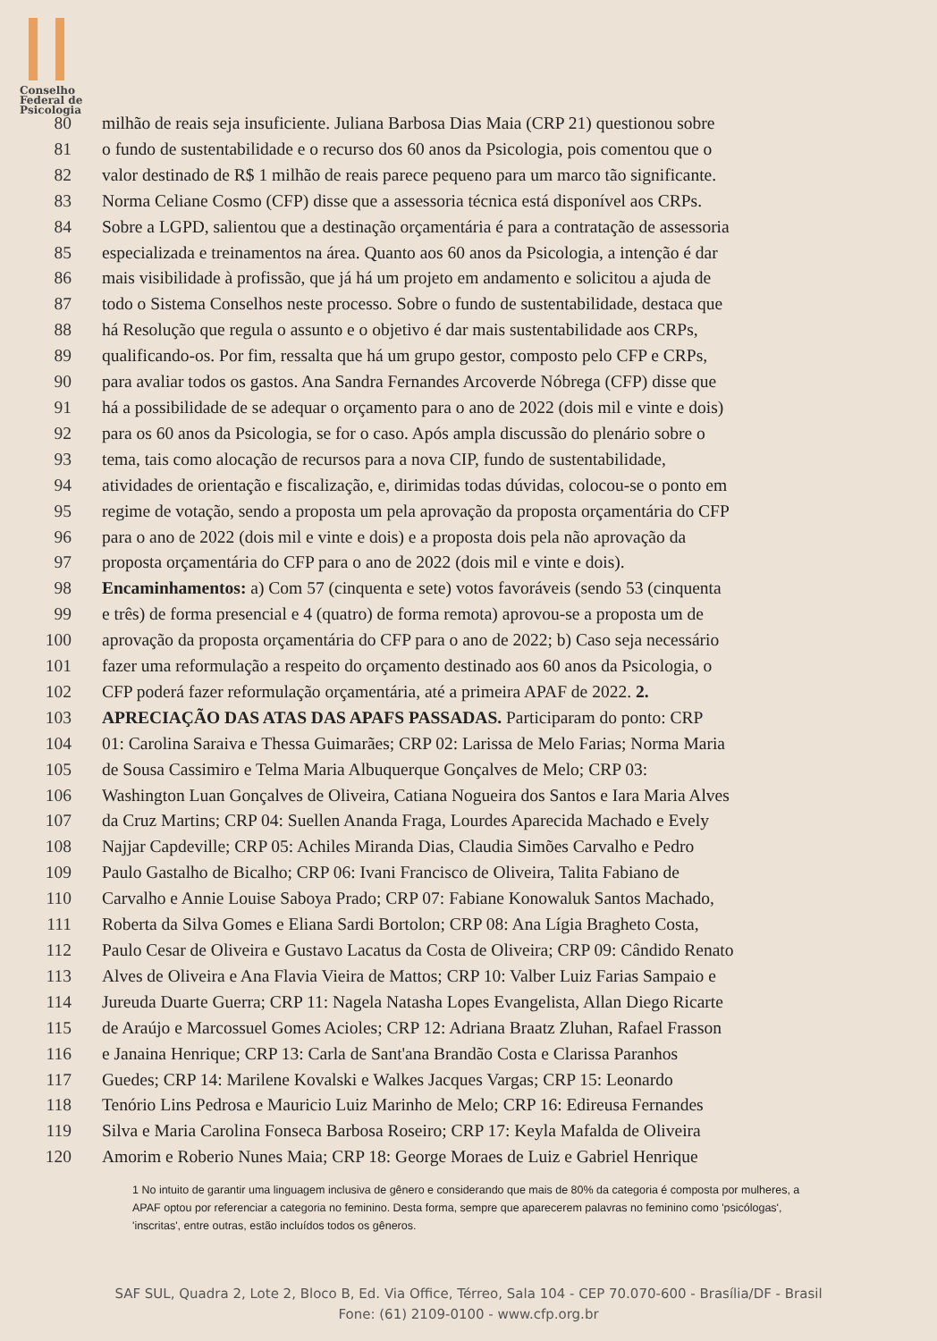Conselho
Federal de
Psicologia
80 milhão de reais seja insuficiente. Juliana Barbosa Dias Maia (CRP 21) questionou sobre
81 o fundo de sustentabilidade e o recurso dos 60 anos da Psicologia, pois comentou que o
82 valor destinado de R$ 1 milhão de reais parece pequeno para um marco tão significante.
83 Norma Celiane Cosmo (CFP) disse que a assessoria técnica está disponível aos CRPs.
84 Sobre a LGPD, salientou que a destinação orçamentária é para a contratação de assessoria
85 especializada e treinamentos na área. Quanto aos 60 anos da Psicologia, a intenção é dar
86 mais visibilidade à profissão, que já há um projeto em andamento e solicitou a ajuda de
87 todo o Sistema Conselhos neste processo. Sobre o fundo de sustentabilidade, destaca que
88 há Resolução que regula o assunto e o objetivo é dar mais sustentabilidade aos CRPs,
89 qualificando-os. Por fim, ressalta que há um grupo gestor, composto pelo CFP e CRPs,
90 para avaliar todos os gastos. Ana Sandra Fernandes Arcoverde Nóbrega (CFP) disse que
91 há a possibilidade de se adequar o orçamento para o ano de 2022 (dois mil e vinte e dois)
92 para os 60 anos da Psicologia, se for o caso. Após ampla discussão do plenário sobre o
93 tema, tais como alocação de recursos para a nova CIP, fundo de sustentabilidade,
94 atividades de orientação e fiscalização, e, dirimidas todas dúvidas, colocou-se o ponto em
95 regime de votação, sendo a proposta um pela aprovação da proposta orçamentária do CFP
96 para o ano de 2022 (dois mil e vinte e dois) e a proposta dois pela não aprovação da
97 proposta orçamentária do CFP para o ano de 2022 (dois mil e vinte e dois).
98 Encaminhamentos: a) Com 57 (cinquenta e sete) votos favoráveis (sendo 53 (cinquenta
99 e três) de forma presencial e 4 (quatro) de forma remota) aprovou-se a proposta um de
100 aprovação da proposta orçamentária do CFP para o ano de 2022; b) Caso seja necessário
101 fazer uma reformulação a respeito do orçamento destinado aos 60 anos da Psicologia, o
102 CFP poderá fazer reformulação orçamentária, até a primeira APAF de 2022. 2.
103 APRECIAÇÃO DAS ATAS DAS APAFS PASSADAS. Participaram do ponto: CRP
104 01: Carolina Saraiva e Thessa Guimarães; CRP 02: Larissa de Melo Farias; Norma Maria
105 de Sousa Cassimiro e Telma Maria Albuquerque Gonçalves de Melo; CRP 03:
106 Washington Luan Gonçalves de Oliveira, Catiana Nogueira dos Santos e Iara Maria Alves
107 da Cruz Martins; CRP 04: Suellen Ananda Fraga, Lourdes Aparecida Machado e Evely
108 Najjar Capdeville; CRP 05: Achiles Miranda Dias, Claudia Simões Carvalho e Pedro
109 Paulo Gastalho de Bicalho; CRP 06: Ivani Francisco de Oliveira, Talita Fabiano de
110 Carvalho e Annie Louise Saboya Prado; CRP 07: Fabiane Konowaluk Santos Machado,
111 Roberta da Silva Gomes e Eliana Sardi Bortolon; CRP 08: Ana Lígia Bragheto Costa,
112 Paulo Cesar de Oliveira e Gustavo Lacatus da Costa de Oliveira; CRP 09: Cândido Renato
113 Alves de Oliveira e Ana Flavia Vieira de Mattos; CRP 10: Valber Luiz Farias Sampaio e
114 Jureuda Duarte Guerra; CRP 11: Nagela Natasha Lopes Evangelista, Allan Diego Ricarte
115 de Araújo e Marcossuel Gomes Acioles; CRP 12: Adriana Braatz Zluhan, Rafael Frasson
116 e Janaina Henrique; CRP 13: Carla de Sant'ana Brandão Costa e Clarissa Paranhos
117 Guedes; CRP 14: Marilene Kovalski e Walkes Jacques Vargas; CRP 15: Leonardo
118 Tenório Lins Pedrosa e Mauricio Luiz Marinho de Melo; CRP 16: Edireusa Fernandes
119 Silva e Maria Carolina Fonseca Barbosa Roseiro; CRP 17: Keyla Mafalda de Oliveira
120 Amorim e Roberio Nunes Maia; CRP 18: George Moraes de Luiz e Gabriel Henrique
1 No intuito de garantir uma linguagem inclusiva de gênero e considerando que mais de 80% da categoria é composta por mulheres, a APAF optou por referenciar a categoria no feminino. Desta forma, sempre que aparecerem palavras no feminino como 'psicólogas', 'inscritas', entre outras, estão incluídos todos os gêneros.
SAF SUL, Quadra 2, Lote 2, Bloco B, Ed. Via Office, Térreo, Sala 104 - CEP 70.070-600 - Brasília/DF - Brasil
Fone: (61) 2109-0100 - www.cfp.org.br